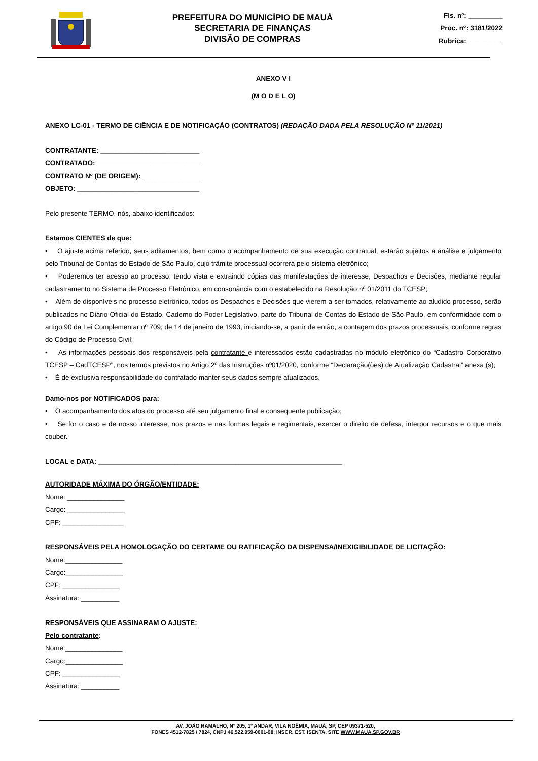PREFEITURA DO MUNICÍPIO DE MAUÁ
SECRETARIA DE FINANÇAS
DIVISÃO DE COMPRAS
Fls. nº: _________
Proc. nº: 3181/2022
Rubrica: _________
ANEXO V I
(M O D E L O)
ANEXO LC-01 - TERMO DE CIÊNCIA E DE NOTIFICAÇÃO (CONTRATOS) (REDAÇÃO DADA PELA RESOLUÇÃO Nº 11/2021)
CONTRATANTE: __________________________
CONTRATADO: ___________________________
CONTRATO Nº (DE ORIGEM): _______________
OBJETO: ________________________________
Pelo presente TERMO, nós, abaixo identificados:
Estamos CIENTES de que:
• O ajuste acima referido, seus aditamentos, bem como o acompanhamento de sua execução contratual, estarão sujeitos a análise e julgamento pelo Tribunal de Contas do Estado de São Paulo, cujo trâmite processual ocorrerá pelo sistema eletrônico;
• Poderemos ter acesso ao processo, tendo vista e extraindo cópias das manifestações de interesse, Despachos e Decisões, mediante regular cadastramento no Sistema de Processo Eletrônico, em consonância com o estabelecido na Resolução nº 01/2011 do TCESP;
• Além de disponíveis no processo eletrônico, todos os Despachos e Decisões que vierem a ser tomados, relativamente ao aludido processo, serão publicados no Diário Oficial do Estado, Caderno do Poder Legislativo, parte do Tribunal de Contas do Estado de São Paulo, em conformidade com o artigo 90 da Lei Complementar nº 709, de 14 de janeiro de 1993, iniciando-se, a partir de então, a contagem dos prazos processuais, conforme regras do Código de Processo Civil;
• As informações pessoais dos responsáveis pela contratante e interessados estão cadastradas no módulo eletrônico do “Cadastro Corporativo TCESP – CadTCESP”, nos termos previstos no Artigo 2º das Instruções nº01/2020, conforme “Declaração(ões) de Atualização Cadastral” anexa (s);
• É de exclusiva responsabilidade do contratado manter seus dados sempre atualizados.
Damo-nos por NOTIFICADOS para:
• O acompanhamento dos atos do processo até seu julgamento final e consequente publicação;
• Se for o caso e de nosso interesse, nos prazos e nas formas legais e regimentais, exercer o direito de defesa, interpor recursos e o que mais couber.
LOCAL e DATA: ________________________________________________________________
AUTORIDADE MÁXIMA DO ÓRGÃO/ENTIDADE:
Nome: _______________
Cargo: _______________
CPF: ________________
RESPONSÁVEIS PELA HOMOLOGAÇÃO DO CERTAME OU RATIFICAÇÃO DA DISPENSA/INEXIGIBILIDADE DE LICITAÇÃO:
Nome:_______________
Cargo:_______________
CPF: _______________
Assinatura: __________
RESPONSÁVEIS QUE ASSINARAM O AJUSTE:
Pelo contratante:
Nome:_______________
Cargo:_______________
CPF: _______________
Assinatura: __________
AV. JOÃO RAMALHO, Nº 205, 1º ANDAR, VILA NOÊMIA, MAUÁ, SP, CEP 09371-520,
FONES 4512-7825 / 7824, CNPJ 46.522.959-0001-98, INSCR. EST. ISENTA, SITE WWW.MAUA.SP.GOV.BR